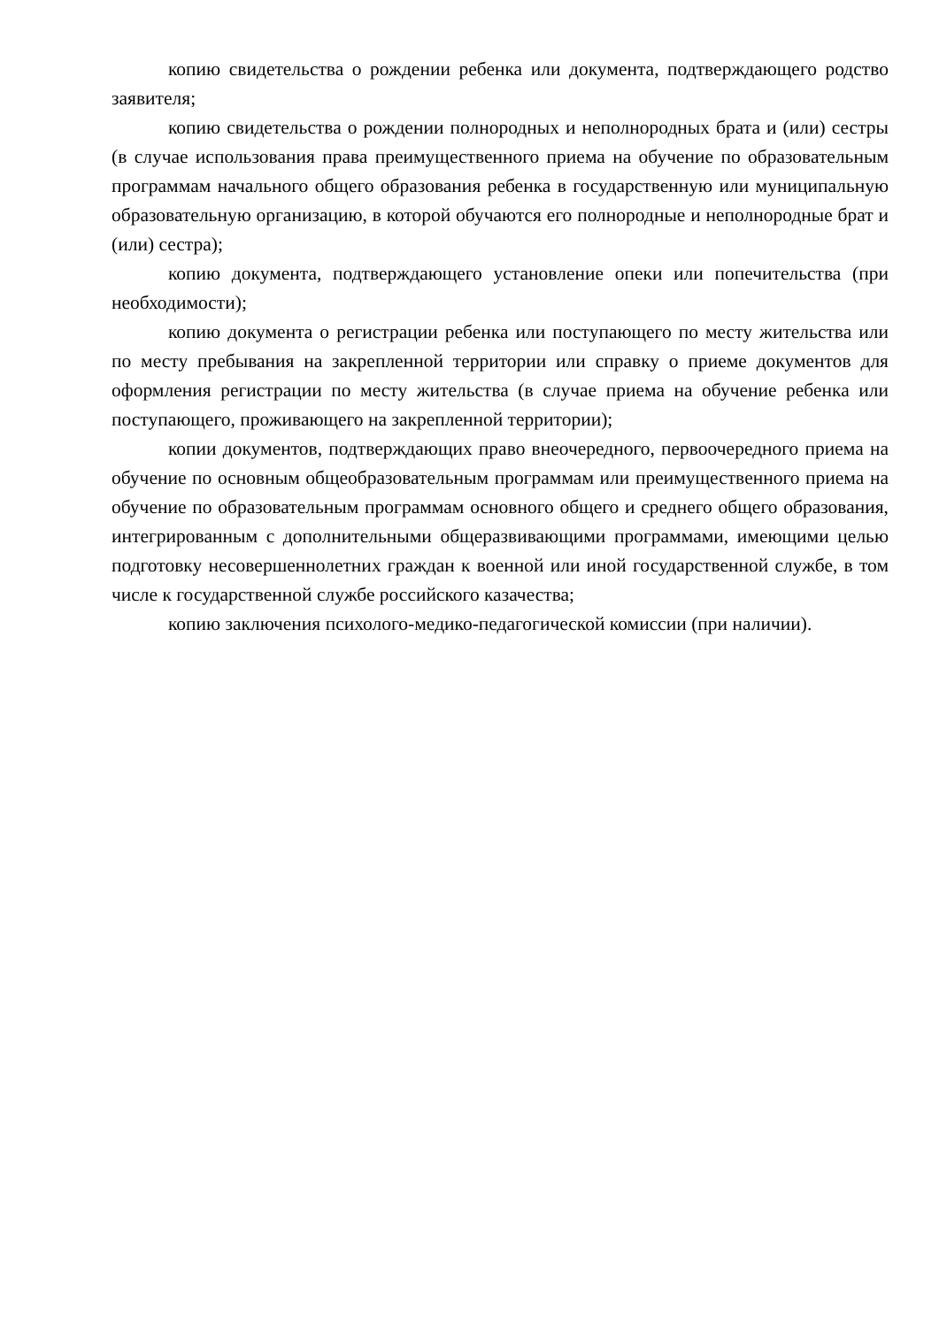копию свидетельства о рождении ребенка или документа, подтверждающего родство заявителя;
копию свидетельства о рождении полнородных и неполнородных брата и (или) сестры (в случае использования права преимущественного приема на обучение по образовательным программам начального общего образования ребенка в государственную или муниципальную образовательную организацию, в которой обучаются его полнородные и неполнородные брат и (или) сестра);
копию документа, подтверждающего установление опеки или попечительства (при необходимости);
копию документа о регистрации ребенка или поступающего по месту жительства или по месту пребывания на закрепленной территории или справку о приеме документов для оформления регистрации по месту жительства (в случае приема на обучение ребенка или поступающего, проживающего на закрепленной территории);
копии документов, подтверждающих право внеочередного, первоочередного приема на обучение по основным общеобразовательным программам или преимущественного приема на обучение по образовательным программам основного общего и среднего общего образования, интегрированным с дополнительными общеразвивающими программами, имеющими целью подготовку несовершеннолетних граждан к военной или иной государственной службе, в том числе к государственной службе российского казачества;
копию заключения психолого-медико-педагогической комиссии (при наличии).